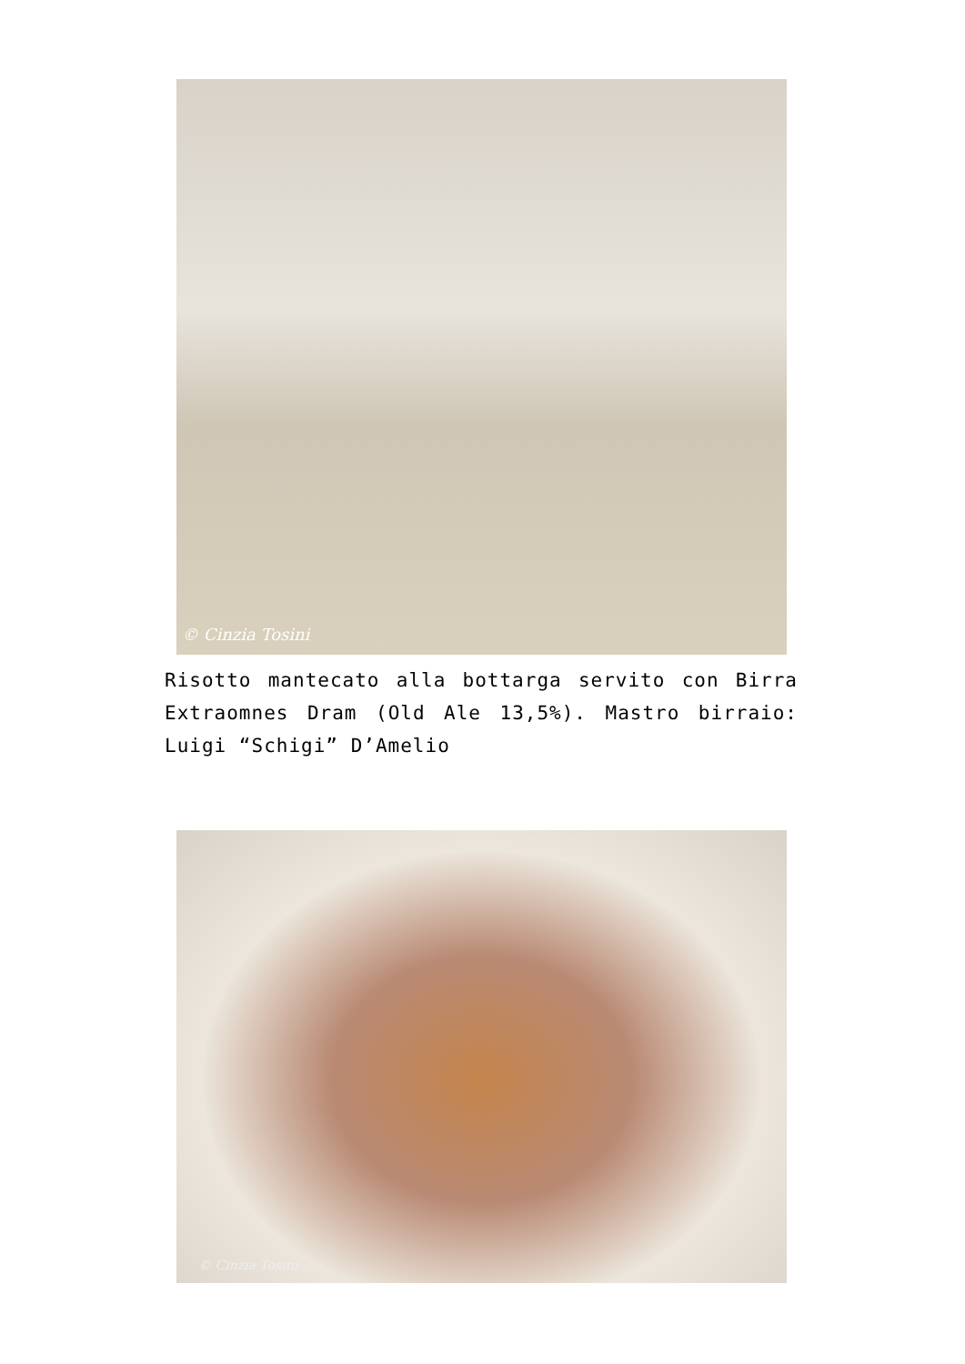© Cinzia Tosini
Risotto mantecato alla bottarga servito con Birra Extraomnes Dram (Old Ale 13,5%). Mastro birraio: Luigi “Schigi” D’Amelio
© Cinzia Tosini